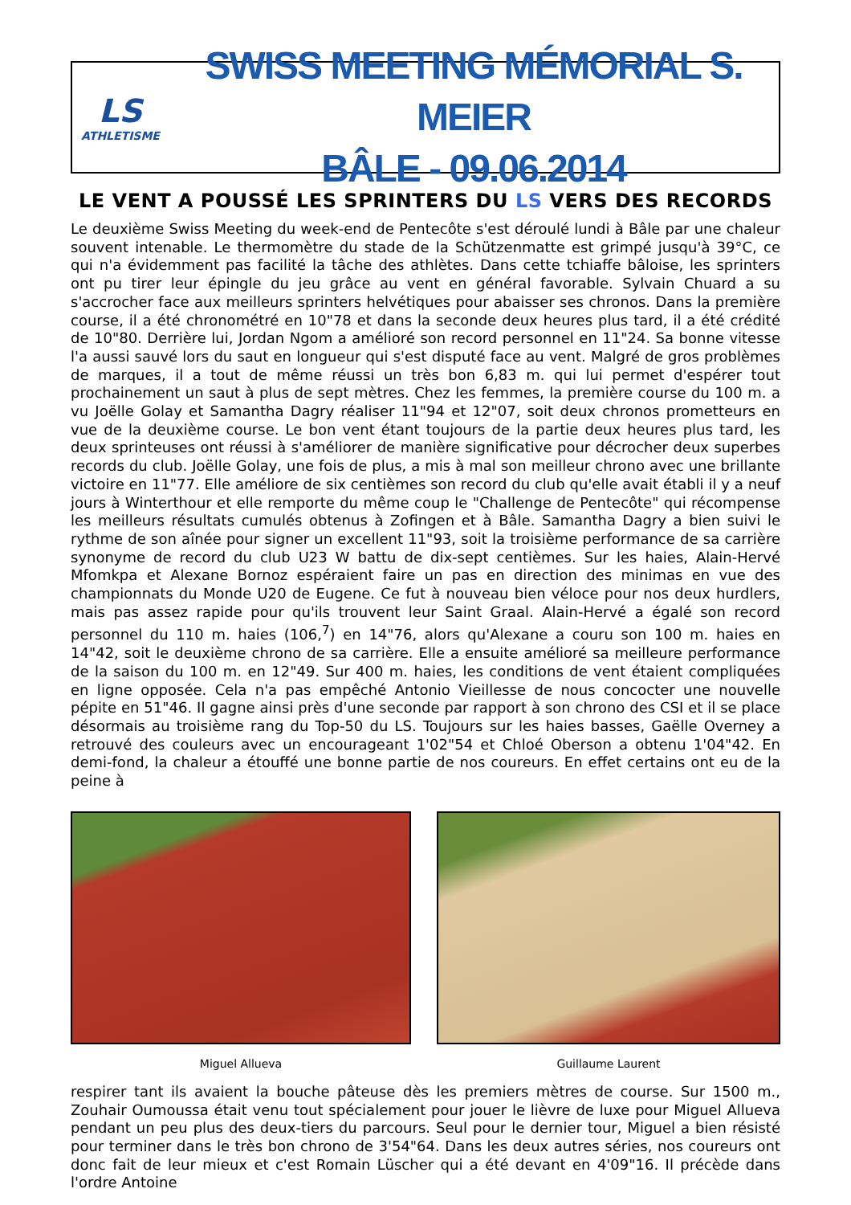LS
ATHLETISME
SWISS MEETING MÉMORIAL S. MEIER
BÂLE - 09.06.2014
LE VENT A POUSSÉ LES SPRINTERS DU LS VERS DES RECORDS
Le deuxième Swiss Meeting du week-end de Pentecôte s'est déroulé lundi à Bâle par une chaleur souvent intenable. Le thermomètre du stade de la Schützenmatte est grimpé jusqu'à 39°C, ce qui n'a évidemment pas facilité la tâche des athlètes. Dans cette tchiaffe bâloise, les sprinters ont pu tirer leur épingle du jeu grâce au vent en général favorable. Sylvain Chuard a su s'accrocher face aux meilleurs sprinters helvétiques pour abaisser ses chronos. Dans la première course, il a été chronométré en 10"78 et dans la seconde deux heures plus tard, il a été crédité de 10"80. Derrière lui, Jordan Ngom a amélioré son record personnel en 11"24. Sa bonne vitesse l'a aussi sauvé lors du saut en longueur qui s'est disputé face au vent. Malgré de gros problèmes de marques, il a tout de même réussi un très bon 6,83 m. qui lui permet d'espérer tout prochainement un saut à plus de sept mètres. Chez les femmes, la première course du 100 m. a vu Joëlle Golay et Samantha Dagry réaliser 11"94 et 12"07, soit deux chronos prometteurs en vue de la deuxième course. Le bon vent étant toujours de la partie deux heures plus tard, les deux sprinteuses ont réussi à s'améliorer de manière significative pour décrocher deux superbes records du club. Joëlle Golay, une fois de plus, a mis à mal son meilleur chrono avec une brillante victoire en 11"77. Elle améliore de six centièmes son record du club qu'elle avait établi il y a neuf jours à Winterthour et elle remporte du même coup le "Challenge de Pentecôte" qui récompense les meilleurs résultats cumulés obtenus à Zofingen et à Bâle. Samantha Dagry a bien suivi le rythme de son aînée pour signer un excellent 11"93, soit la troisième performance de sa carrière synonyme de record du club U23 W battu de dix-sept centièmes. Sur les haies, Alain-Hervé Mfomkpa et Alexane Bornoz espéraient faire un pas en direction des minimas en vue des championnats du Monde U20 de Eugene. Ce fut à nouveau bien véloce pour nos deux hurdlers, mais pas assez rapide pour qu'ils trouvent leur Saint Graal. Alain-Hervé a égalé son record personnel du 110 m. haies (106,<sup>7</sup>) en 14"76, alors qu'Alexane a couru son 100 m. haies en 14"42, soit le deuxième chrono de sa carrière. Elle a ensuite amélioré sa meilleure performance de la saison du 100 m. en 12"49. Sur 400 m. haies, les conditions de vent étaient compliquées en ligne opposée. Cela n'a pas empêché Antonio Vieillesse de nous concocter une nouvelle pépite en 51"46. Il gagne ainsi près d'une seconde par rapport à son chrono des CSI et il se place désormais au troisième rang du Top-50 du LS. Toujours sur les haies basses, Gaëlle Overney a retrouvé des couleurs avec un encourageant 1'02"54 et Chloé Oberson a obtenu 1'04"42. En demi-fond, la chaleur a étouffé une bonne partie de nos coureurs. En effet certains ont eu de la peine à
Miguel Allueva Guillaume Laurent
respirer tant ils avaient la bouche pâteuse dès les premiers mètres de course. Sur 1500 m., Zouhair Oumoussa était venu tout spécialement pour jouer le lièvre de luxe pour Miguel Allueva pendant un peu plus des deux-tiers du parcours. Seul pour le dernier tour, Miguel a bien résisté pour terminer dans le très bon chrono de 3'54"64. Dans les deux autres séries, nos coureurs ont donc fait de leur mieux et c'est Romain Lüscher qui a été devant en 4'09"16. Il précède dans l'ordre Antoine